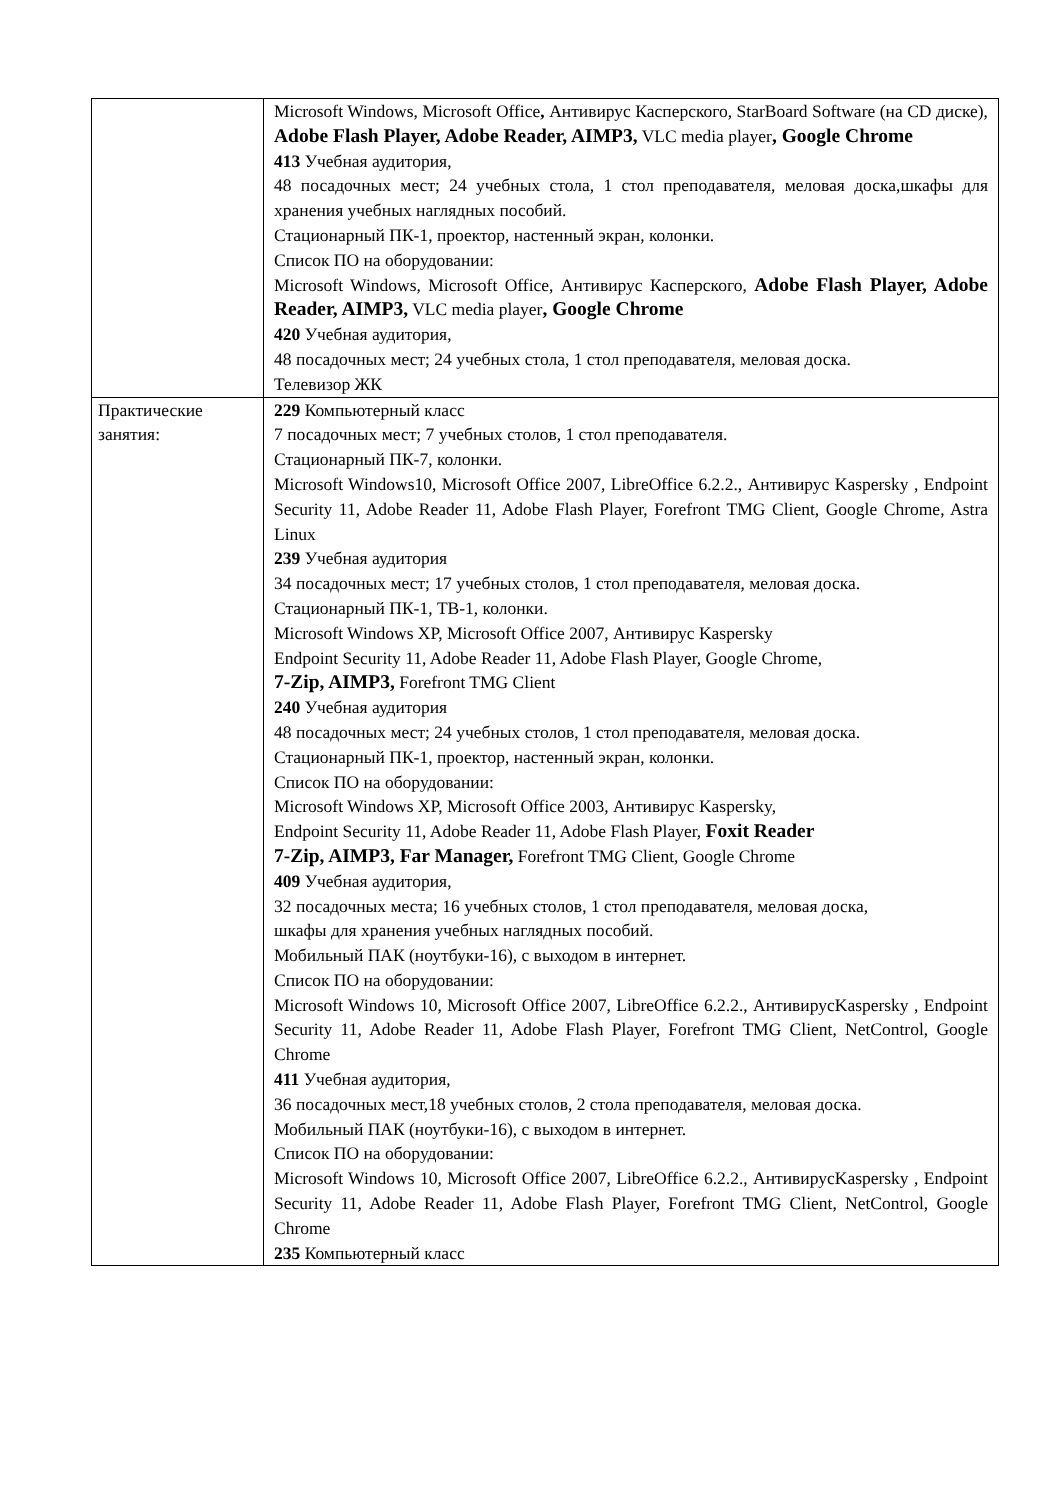| | Microsoft Windows, Microsoft Office , Антивирус Касперского, StarBoard Software (на CD диске), Adobe Flash Player, Adobe Reader, AIMP3, VLC media player , Google Chrome 413 Учебная аудитория, 48 посадочных мест; 24 учебных стола, 1 стол преподавателя, меловая доска,шкафы для хранения учебных наглядных пособий. Стационарный ПК-1, проектор, настенный экран, колонки. Список ПО на оборудовании: Microsoft Windows, Microsoft Office, Антивирус Касперского, Adobe Flash Player, Adobe Reader, AIMP3, VLC media player , Google Chrome 420 Учебная аудитория, 48 посадочных мест; 24 учебных стола, 1 стол преподавателя, меловая доска. Телевизор ЖК |
| Практические занятия: | 229 Компьютерный класс 7 посадочных мест; 7 учебных столов, 1 стол преподавателя. Стационарный ПК-7, колонки. Microsoft Windows10, Microsoft Office 2007, LibreOffice 6.2.2., Антивирус Kaspersky , Endpoint Security 11, Adobe Reader 11, Adobe Flash Player, Forefront TMG Client, Google Chrome, Astra Linux 239 Учебная аудитория 34 посадочных мест; 17 учебных столов, 1 стол преподавателя, меловая доска. Стационарный ПК-1, ТВ-1, колонки. Microsoft Windows XP, Microsoft Office 2007, Антивирус Kaspersky Endpoint Security 11, Adobe Reader 11, Adobe Flash Player, Google Chrome, 7-Zip, AIMP3, Forefront TMG Client 240 Учебная аудитория 48 посадочных мест; 24 учебных столов, 1 стол преподавателя, меловая доска. Стационарный ПК-1, проектор, настенный экран, колонки. Список ПО на оборудовании: Microsoft Windows XP, Microsoft Office 2003, Антивирус Kaspersky, Endpoint Security 11, Adobe Reader 11, Adobe Flash Player, Foxit Reader 7-Zip, AIMP3, Far Manager, Forefront TMG Client, Google Chrome 409 Учебная аудитория, 32 посадочных места; 16 учебных столов, 1 стол преподавателя, меловая доска, шкафы для хранения учебных наглядных пособий. Мобильный ПАК (ноутбуки-16), с выходом в интернет. Список ПО на оборудовании: Microsoft Windows 10, Microsoft Office 2007, LibreOffice 6.2.2., АнтивирусKaspersky , Endpoint Security 11, Adobe Reader 11, Adobe Flash Player, Forefront TMG Client, NetControl, Google Chrome 411 Учебная аудитория, 36 посадочных мест,18 учебных столов, 2 стола преподавателя, меловая доска. Мобильный ПАК (ноутбуки-16), с выходом в интернет. Список ПО на оборудовании: Microsoft Windows 10, Microsoft Office 2007, LibreOffice 6.2.2., АнтивирусKaspersky , Endpoint Security 11, Adobe Reader 11, Adobe Flash Player, Forefront TMG Client, NetControl, Google Chrome 235 Компьютерный класс |